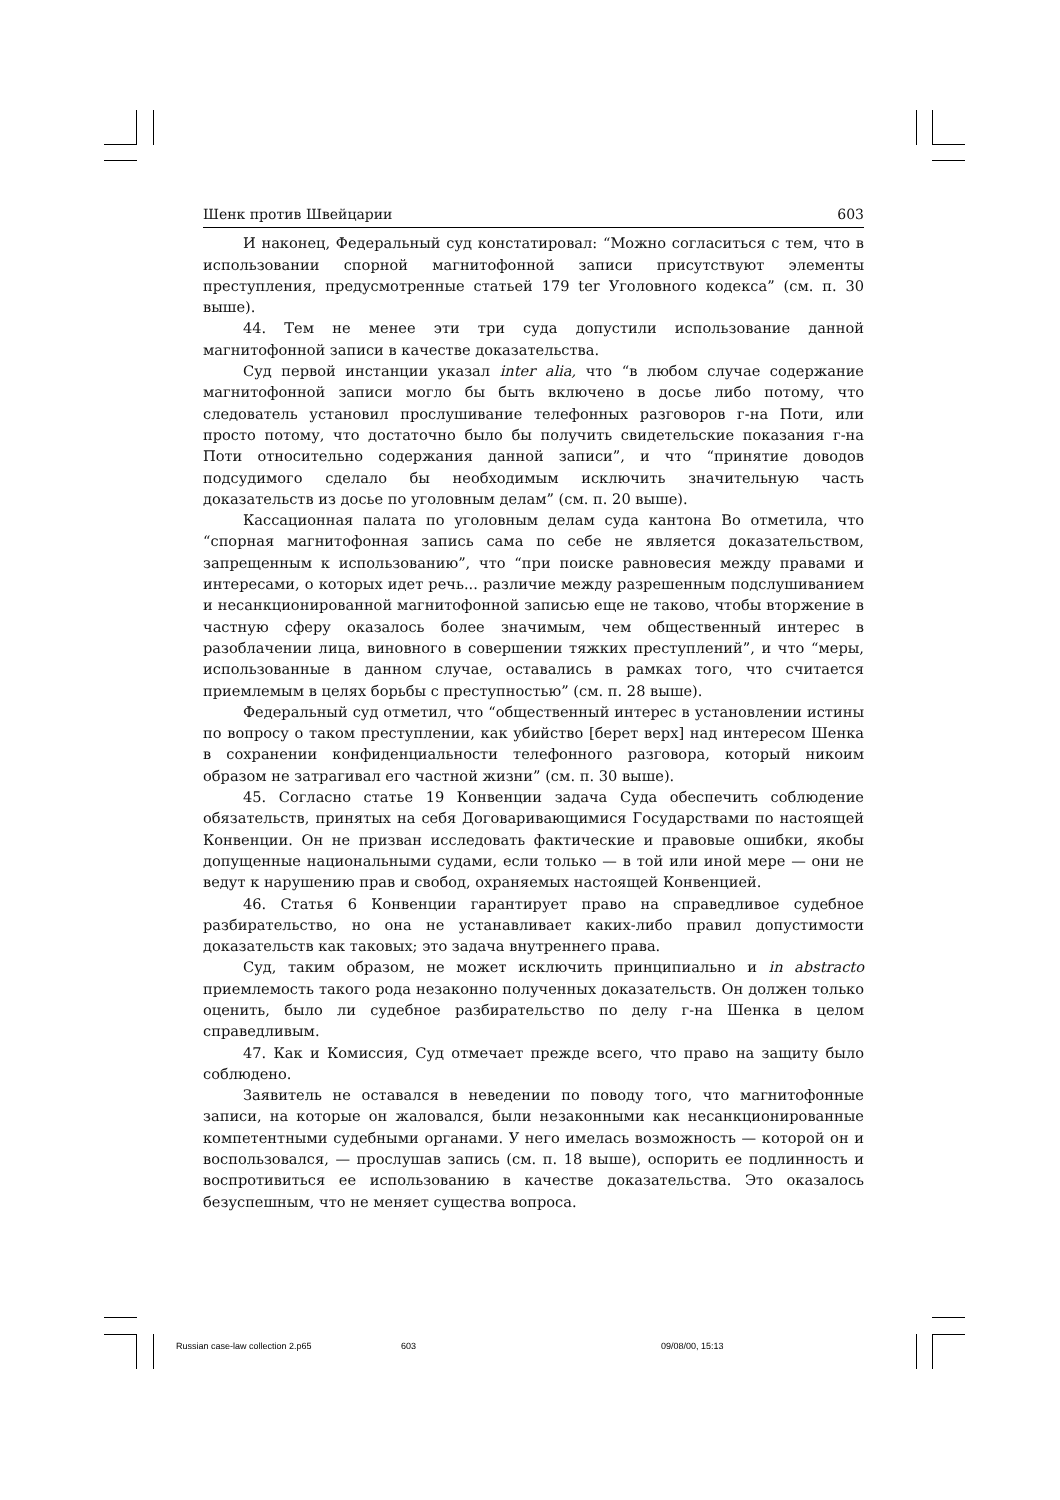Шенк против Швейцарии 603
И наконец, Федеральный суд констатировал: “Можно согласиться с тем, что в использовании спорной магнитофонной записи присутствуют элементы преступления, предусмотренные статьей 179 ter Уголовного кодекса” (см. п. 30 выше).
44. Тем не менее эти три суда допустили использование данной магнитофонной записи в качестве доказательства.
Суд первой инстанции указал inter alia, что “в любом случае содержание магнитофонной записи могло бы быть включено в досье либо потому, что следователь установил прослушивание телефонных разговоров г-на Поти, или просто потому, что достаточно было бы получить свидетельские показания г-на Поти относительно содержания данной записи”, и что “принятие доводов подсудимого сделало бы необходимым исключить значительную часть доказательств из досье по уголовным делам” (см. п. 20 выше).
Кассационная палата по уголовным делам суда кантона Во отметила, что “спорная магнитофонная запись сама по себе не является доказательством, запрещенным к использованию”, что “при поиске равновесия между правами и интересами, о которых идет речь... различие между разрешенным подслушиванием и несанкционированной магнитофонной записью еще не таково, чтобы вторжение в частную сферу оказалось более значимым, чем общественный интерес в разоблачении лица, виновного в совершении тяжких преступлений”, и что “меры, использованные в данном случае, оставались в рамках того, что считается приемлемым в целях борьбы с преступностью” (см. п. 28 выше).
Федеральный суд отметил, что “общественный интерес в установлении истины по вопросу о таком преступлении, как убийство [берет верх] над интересом Шенка в сохранении конфиденциальности телефонного разговора, который никоим образом не затрагивал его частной жизни” (см. п. 30 выше).
45. Согласно статье 19 Конвенции задача Суда обеспечить соблюдение обязательств, принятых на себя Договаривающимися Государствами по настоящей Конвенции. Он не призван исследовать фактические и правовые ошибки, якобы допущенные национальными судами, если только — в той или иной мере — они не ведут к нарушению прав и свобод, охраняемых настоящей Конвенцией.
46. Статья 6 Конвенции гарантирует право на справедливое судебное разбирательство, но она не устанавливает каких-либо правил допустимости доказательств как таковых; это задача внутреннего права.
Суд, таким образом, не может исключить принципиально и in abstracto приемлемость такого рода незаконно полученных доказательств. Он должен только оценить, было ли судебное разбирательство по делу г-на Шенка в целом справедливым.
47. Как и Комиссия, Суд отмечает прежде всего, что право на защиту было соблюдено.
Заявитель не оставался в неведении по поводу того, что магнитофонные записи, на которые он жаловался, были незаконными как несанкционированные компетентными судебными органами. У него имелась возможность — которой он и воспользовался, — прослушав запись (см. п. 18 выше), оспорить ее подлинность и воспротивиться ее использованию в качестве доказательства. Это оказалось безуспешным, что не меняет существа вопроса.
Russian case-law collection 2.p65 603 09/08/00, 15:13